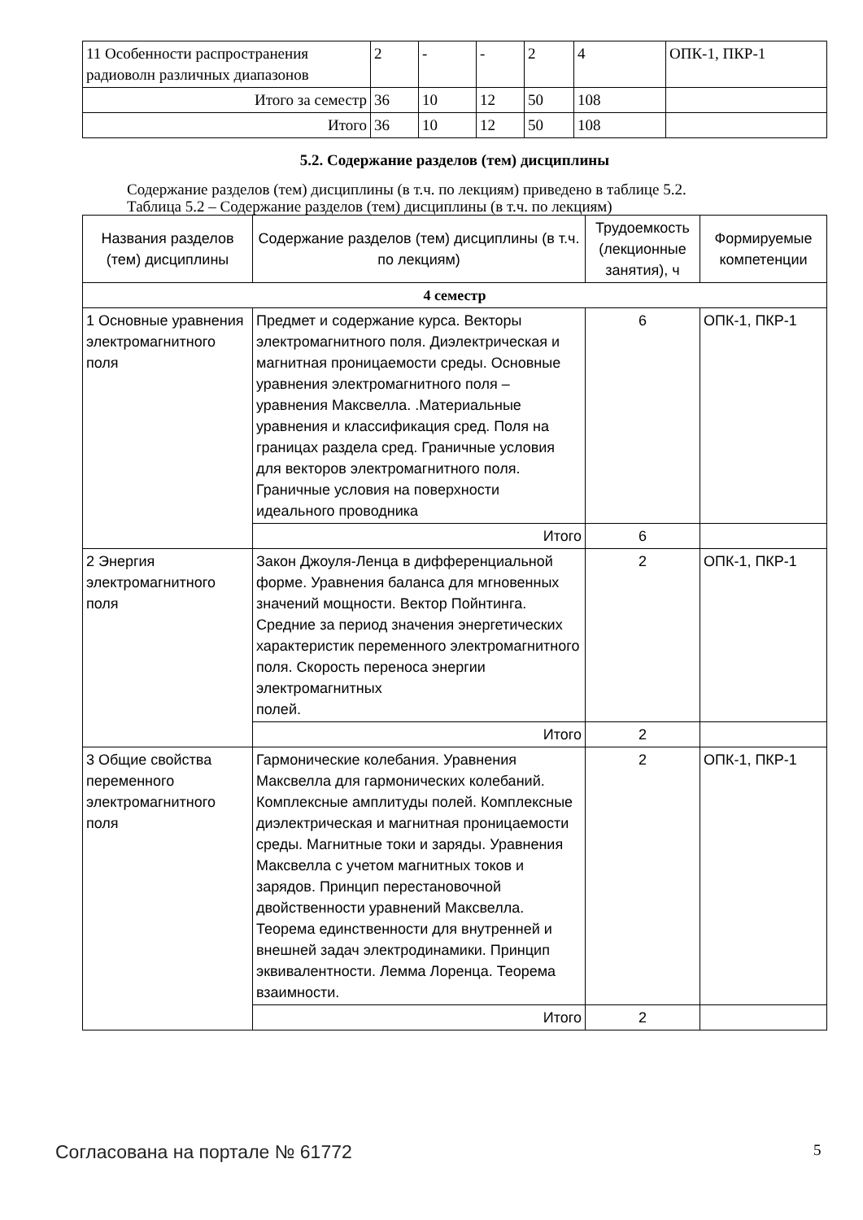| 11 Особенности распространения радиоволн различных диапазонов | 2 | - | - | 2 | 4 | ОПК-1, ПКР-1 |
| Итого за семестр | 36 | 10 | 12 | 50 | 108 | |
| Итого | 36 | 10 | 12 | 50 | 108 | |
5.2. Содержание разделов (тем) дисциплины
Содержание разделов (тем) дисциплины (в т.ч. по лекциям) приведено в таблице 5.2.
Таблица 5.2 – Содержание разделов (тем) дисциплины (в т.ч. по лекциям)
| Названия разделов (тем) дисциплины | Содержание разделов (тем) дисциплины (в т.ч. по лекциям) | Трудоемкость (лекционные занятия), ч | Формируемые компетенции |
| --- | --- | --- | --- |
| 4 семестр | | | |
| 1 Основные уравнения электромагнитного поля | Предмет и содержание курса. Векторы электромагнитного поля. Диэлектрическая и магнитная проницаемости среды. Основные уравнения электромагнитного поля – уравнения Максвелла. .Материальные уравнения и классификация сред. Поля на границах раздела сред. Граничные условия для векторов электромагнитного поля. Граничные условия на поверхности идеального проводника | 6 | ОПК-1, ПКР-1 |
| | Итого | 6 | |
| 2 Энергия электромагнитного поля | Закон Джоуля-Ленца в дифференциальной форме. Уравнения баланса для мгновенных значений мощности. Вектор Пойнтинга. Средние за период значения энергетических характеристик переменного электромагнитного поля. Скорость переноса энергии электромагнитных полей. | 2 | ОПК-1, ПКР-1 |
| | Итого | 2 | |
| 3 Общие свойства переменного электромагнитного поля | Гармонические колебания. Уравнения Максвелла для гармонических колебаний. Комплексные амплитуды полей. Комплексные диэлектрическая и магнитная проницаемости среды. Магнитные токи и заряды. Уравнения Максвелла с учетом магнитных токов и зарядов. Принцип перестановочной двойственности уравнений Максвелла. Теорема единственности для внутренней и внешней задач электродинамики. Принцип эквивалентности. Лемма Лоренца. Теорема взаимности. | 2 | ОПК-1, ПКР-1 |
| | Итого | 2 | |
Согласована на портале № 61772 5